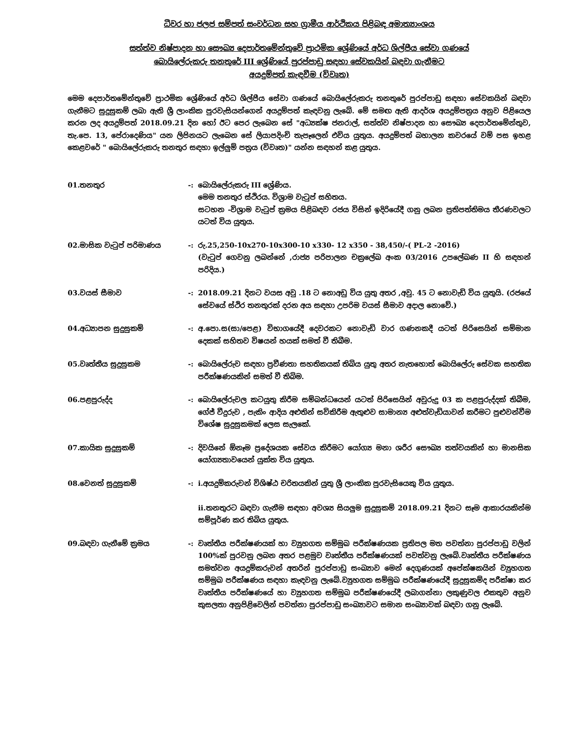ධීවර හා ජලජ සම්පත් සංවර්ධන සහ ග්‍රාමීය ආර්ථිකය පිළිබඳ අමාත්‍යාංශය
සත්ත්ව නිෂ්පාදන හා සෞඛ්‍ය දෙපාර්තමේන්තුවේ ප්‍රාථමික ශ්‍රේණියේ අර්ධ ශිල්පීය සේවා ගණයේ
බොයිලේරුකරු තනතුරේ III ශ්‍රේණියේ පුරප්පාඩු සඳහා සේවකයින් බඳවා ගැනීමට
අයදුම්පත් කැඳවීම (විවෘත)
මෙම දෙපාර්තමේන්තුවේ ප්‍රාථමික ශ්‍රේණියේ අර්ධ ශිල්පීය සේවා ගණයේ බොයිලේරුකරු තනතුරේ පුරප්පාඩු සඳහා සේවකයින් බඳවා ගැනීමට සුදුසුකම් ලබා ඇති ශ්‍රී ලාංකික පුරවැසියන්ගෙන් අයදුම්පත් කැඳවනු ලැබේ. මේ සමඟ ඇති ආදර්ශ අයදුම්පත්‍රය අනුව පිළියෙල කරන ලද අයදුම්පත් 2018.09.21 දින හෝ ඊට පෙර ලැබෙන සේ "අධ්‍යක්ෂ ජනරාල්, සත්ත්ව නිෂ්පාදන හා සෞඛ්‍ය දෙපාර්තමේන්තුව, තැ.පෙ. 13, පේරාදෙණිය" යන ලිපිනයට ලැබෙන සේ ලියාපදිංචි තැපෑලෙන් එවිය යුතුය. අයදුම්පත් බහාලන කවරයේ වම් පස ඉහළ කෙළවරේ " බොයිලේරුකරු තනතුර සඳහා ඉල්ලුම් පත්‍රය (විවෘත)" යන්න සඳහන් කළ යුතුය.
01.තනතුර -: බොයිලේරුකරු III ශ්‍රේණිය.
මෙම තනතුර ස්ථිරය. විශ්‍රාම වැටුප් සහිතය.
සටහන -විශ්‍රාම වැටුප් ක්‍රමය පිළිබඳව රජය විසින් ඉදිරියේදී ගනු ලබන ප්‍රතිපත්තිමය තීරණවලට යටත් විය යුතුය.
02.මාසික වැටුප් පරිමාණය -: රු.25,250-10x270-10x300-10 x330- 12 x350 - 38,450/-( PL-2 -2016)
(වැටුප් ගෙවනු ලබන්නේ ,රාජ්‍ය පරිපාලන චක්‍රලේඛ අංක 03/2016 උපලේඛණ II හි සඳහන් පරිදිය.)
03.වයස් සීමාව -: 2018.09.21 දිනට වයස අවු .18 ට නොඅඩු විය යුතු අතර ,අවු. 45 ට නොවැඩි විය යුතුයි. (රජයේ සේවයේ ස්ථිර තනතුරක් දරන අය සඳහා උපරිම වයස් සීමාව අදාල නොවේ.)
04.අධ්‍යාපන සුදුසුකම් -: අ.පො.ස(සා/පෙළ) විභාගයේදී දෙවරකට නොවැඩි වාර ගණනකදී යටත් පිරිසෙයින් සම්මාන දෙකක් සහිතව විෂයන් හයක් සමත් වී තිබීම.
05.වෘත්තීය සුදුසුකම -: බොයිලේරුව සඳහා ප්‍රවීණතා සහතිකයක් තිබිය යුතු අතර නැතහොත් බොයිලේරු සේවක සහතික පරීක්ෂණයකින් සමත් වී තිබිම.
06.පළපුරුද්ද -: බොයිලේරුවල කටයුතු කිරීම සම්බන්ධයෙන් යටත් පිරිසෙයින් අවුරුදු 03 ක පළපුරුද්දක් තිබීම, ගේජ් වීදුරුව , පැකිං ආදිය අළුතින් සවිකිරීම ඇතුළුව සාමාන්‍ය අළුත්වැඩියාවන් කරීමට පුළුවන්වීම විශේෂ සුදුසුකමක් ලෙස සැලකේ.
07.කායික සුදුසුකම් -: දිවයිනේ ඕනෑම ප්‍රදේශයක සේවය කිරීමට යෝග්‍ය මනා ශරීර සෞඛ්‍ය තත්වයකින් හා මානසික යෝග්‍යතාවයෙන් යුක්ත විය යුතුය.
08.වෙනත් සුදුසුකම් -: i.අයදුම්කරුවන් විශිෂ්ඨ චරිතයකින් යුතු ශ්‍රී ලාංකික පුරවැසියෙකු විය යුතුය.
ii.තනතුරට බඳවා ගැනීම සඳහා අවශ්‍ය සියලුම සුදුසුකම් 2018.09.21 දිනට සෑම ආකාරයකින්ම සම්පූර්ණ කර තිබිය යුතුය.
09.බඳවා ගැනීමේ ක්‍රමය -: වෘත්තීය පරීක්ෂණයක් හා ව්‍යුහගත සම්මුඛ පරීක්ෂණයක ප්‍රතිපල මත පවත්නා පුරප්පාඩු වලින් 100%ක් පුරවනු ලබන අතර පළමුව වෘත්තීය පරීක්ෂණයක් පවත්වනු ලැබේ.වෘත්තීය පරීක්ෂණය සමත්වන අයදුම්කරුවන් අතරින් පුරප්පාඩු සංඛ්‍යාව මෙන් දෙගුණයක් අපේක්ෂකයින් ව්‍යුහගත සම්මුඛ පරීක්ෂණය සඳහා කැඳවනු ලැබේ.ව්‍යුහගත සම්මුඛ පරීක්ෂණයේදී සුදුසුකම්ද පරීක්ෂා කර වෘත්තීය පරීක්ෂණයේ හා ව්‍යුහගත සම්මුඛ පරීක්ෂණයේදී ලබාගන්නා ලකුණුවල එකතුව අනුව කුසලතා අනුපිළිවෙලින් පවත්නා පුරප්පාඩු සංඛ්‍යාවට සමාන සංඛ්‍යාවක් බඳවා ගනු ලැබේ.